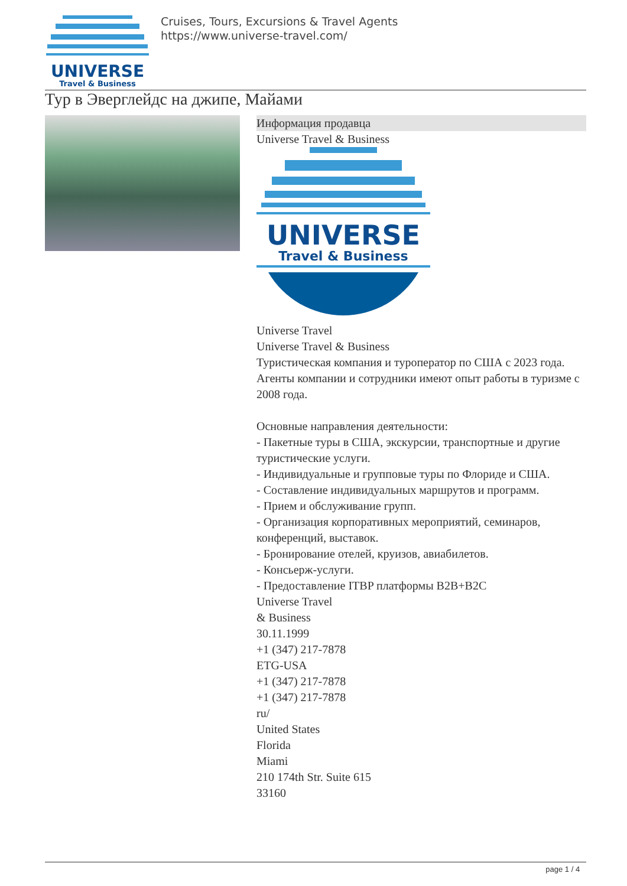UNIVERSE
Travel & Business
Cruises, Tours, Excursions & Travel Agents
https://www.universe-travel.com/
Тур в Эверглейдс на джипе, Майами
Информация продавца
Universe Travel & Business
UNIVERSE
Travel & Business
Universe Travel
Universe Travel & Business
Туристическая компания и туроператор по США с 2023 года.
Агенты компании и сотрудники имеют опыт работы в туризме с 2008 года.
Основные направления деятельности:
- Пакетные туры в США, экскурсии, транспортные и другие туристические услуги.
- Индивидуальные и групповые туры по Флориде и США.
- Составление индивидуальных маршрутов и программ.
- Прием и обслуживание групп.
- Организация корпоративных мероприятий, семинаров, конференций, выставок.
- Бронирование отелей, круизов, авиабилетов.
- Консьерж-услуги.
- Предоставление ITBP платформы B2B+B2C
Universe Travel
& Business
30.11.1999
+1 (347) 217-7878
ETG-USA
+1 (347) 217-7878
+1 (347) 217-7878
ru/
United States
Florida
Miami
210 174th Str. Suite 615
33160
page 1 / 4